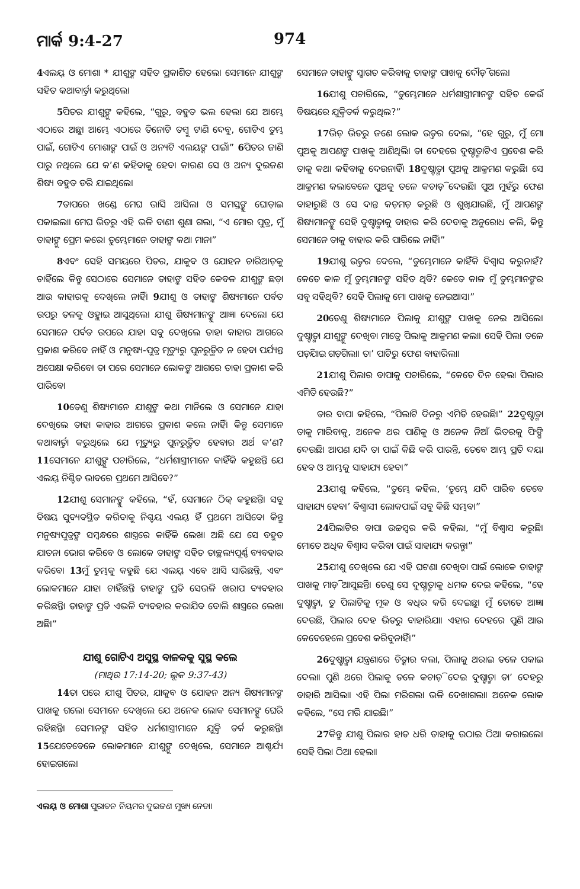ମାର୍କ 9:4-27 974
4ଏଲୟ୍ ଓ ମୋଶା * ଯୀଶୁଙ୍କ ସହିତ ପ୍ରକାଶିତ ହେଲେ। ସେମାନେ ଯୀଶୁଙ୍କ ସହିତ କଥାବାର୍ତ୍ତା କରୁଥିଲେ।
5ପିତର ଯୀଶୁଙ୍କୁ କହିଲେ, “ଗୁରୁ, ବହୁତ ଭଲ ହେଲା ଯେ ଆମ୍ଭେ ଏଠାରେ ଅଛୁ। ଆମ୍ଭେ ଏଠାରେ ତିନୋଟି ତମ୍ବୁ ଟାଣି ଦେବୁ, ଗୋଟିଏ ତୁମ୍ଭ ପାଇଁ, ଗୋଟିଏ ମୋଶାଙ୍କ ପାଇଁ ଓ ଅନ୍ୟଟି ଏଲୟଙ୍କ ପାଇଁ।” 6ପିତର ଜାଣି ପାରୁ ନଥିଲେ ଯେ କ’ଣ କହିବାକୁ ହେବ। କାରଣ ସେ ଓ ଅନ୍ୟ ଦୁଇଜଣ ଶିଷ୍ୟ ବହୁତ ଡରି ଯାଇଥିଲେ।
7ତାପରେ ଖଣ୍ଡେ ମେଘ ଭାସି ଆସିଲା ଓ ସମସ୍ତଙ୍କୁ ଘୋଡ଼ାଇ ପକାଇଲା। ମେଘ ଭିତରୁ ଏହି ଭଳି ବାଣୀ ଶୁଣା ଗଲା, “ଏ ମୋର ପୁତ୍ର, ମୁଁ ତାହାଙ୍କୁ ପ୍ରେମ କରେ। ତୁମ୍ଭେମାନେ ତାହାଙ୍କ କଥା ମାନ।”
8ଏବଂ ସେହି ସମୟରେ ପିତର, ଯାକୁବ ଓ ଯୋହନ ଚାରିଆଡ଼କୁ ଚାହିଁଲେ କିନ୍ତୁ ସେଠାରେ ସେମାନେ ତାହାଙ୍କ ସହିତ କେବଳ ଯୀଶୁଙ୍କ ଛଡ଼ା ଆଉ କାହାରକୁ ଦେଖିଲେ ନାହିଁ। 9ଯୀଶୁ ଓ ତାହାଙ୍କ ଶିଷ୍ୟମାନେ ପର୍ବତ ଉପରୁ ତଳକୁ ଓହ୍ଲାଇ ଆସୁଥିଲେ। ଯୀଶୁ ଶିଷ୍ୟମାନଙ୍କୁ ଆଜ୍ଞା ଦେଲେ। ଯେ ସେମାନେ ପର୍ବତ ଉପରେ ଯାହା ସବୁ ଦେଖିଲେ ତାହା କାହାର ଆଗରେ ପ୍ରକାଶ କରିବେ ନାହିଁ ଓ ମନୁଷ୍ୟ-ପୁତ୍ର ମୃତ୍ୟୁରୁ ପୁନରୁତ୍ଥିତ ନ ହେବା ପର୍ଯ୍ୟନ୍ତ ଅପେକ୍ଷା କରିବେ। ତା ପରେ ସେମାନେ ଲୋକଙ୍କ ଆଗରେ ତାହା ପ୍ରକାଶ କରି ପାରିବେ।
10ତେଣୁ ଶିଷ୍ୟମାନେ ଯୀଶୁଙ୍କ କଥା ମାନିଲେ ଓ ସେମାନେ ଯାହା ଦେଖିଲେ ତାହା କାହାର ଆଗରେ ପ୍ରକାଶ କଲେ ନାହିଁ। କିନ୍ତୁ ସେମାନେ କଥାବାର୍ତ୍ତା କରୁଥିଲେ ଯେ ମୃତ୍ୟୁରୁ ପୁନରୁତ୍ଥିତ ହେବାର ଅର୍ଥ କ’ଣ? 11ସେମାନେ ଯୀଶୁଙ୍କୁ ପଚାରିଲେ, “ଧର୍ମଶାସ୍ତ୍ରୀମାନେ କାହିଁକି କହୁଛନ୍ତି ଯେ ଏଲୟ୍ ନିଶ୍ଚିତ ଭାବରେ ପ୍ରଥମେ ଆସିବେ?”
12ଯୀଶୁ ସେମାନଙ୍କୁ କହିଲେ, “ହଁ, ସେମାନେ ଠିକ୍ କହୁଛନ୍ତି। ସବୁ ବିଷୟ ସୁବ୍ୟବସ୍ଥିତ କରିବାକୁ ନିଶ୍ଚୟ ଏଲୟ୍ ହିଁ ପ୍ରଥମେ ଆସିବେ। କିନ୍ତୁ ମନୁଷ୍ୟପୁତ୍ରଙ୍କ ସମ୍ବନ୍ଧରେ ଶାସ୍ତ୍ରରେ କାହିଁକି ଲେଖା ଅଛି ଯେ ସେ ବହୁତ ଯାତନା ଭୋଗ କରିବେ ଓ ଲୋକେ ତାହାଙ୍କ ସହିତ ତାଚ୍ଛଲ୍ୟପୂର୍ଣ୍ଣ ବ୍ୟବହାର କରିବେ। 13ମୁଁ ତୁମ୍ଭକୁ କହୁଛି ଯେ ଏଲୟ୍ ଏବେ ଆସି ସାରିଛନ୍ତି, ଏବଂ ଲୋକମାନେ ଯାହା ଚାହିଁଛନ୍ତି ତାହାଙ୍କ ପ୍ରତି ସେଭଳି ଖରାପ ବ୍ୟବହାର କରିଛନ୍ତି। ତାହାଙ୍କ ପ୍ରତି ଏଭଳି ବ୍ୟବହାର କରାଯିବ ବୋଲି ଶାସ୍ତ୍ରରେ ଲେଖା ଅଛି।”
ଯୀଶୁ ଗୋଟିଏ ଅସୁସ୍ଥ ବାଳକକୁ ସୁସ୍ଥ କଲେ
(ମାଥିଉ 17:14-20; ଲୂକ 9:37-43)
14ତା ପରେ ଯୀଶୁ ପିତର, ଯାକୁବ ଓ ଯୋହନ ଅନ୍ୟ ଶିଷ୍ୟମାନଙ୍କ ପାଖକୁ ଗଲେ। ସେମାନେ ଦେଖିଲେ ଯେ ଅନେକ ଲୋକ ସେମାନଙ୍କୁ ଘେରି ରହିଛନ୍ତି। ସେମାନଙ୍କ ସହିତ ଧର୍ମଶାସ୍ତ୍ରୀମାନେ ଯୁକ୍ତି ତର୍କ କରୁଛନ୍ତି। 15ଯେତେବେଳେ ଲୋକମାନେ ଯୀଶୁଙ୍କୁ ଦେଖିଲେ, ସେମାନେ ଆଶ୍ଚର୍ଯ୍ୟ ହୋଇଗଲେ।
ଏଲୟ୍ ଓ ମୋଶା ପୁରାତନ ନିୟମର ଦୁଇଜଣ ମୁଖ୍ୟ ନେତା।
ସେମାନେ ତାହାଙ୍କୁ ସ୍ୱାଗତ କରିବାକୁ ତାହାଙ୍କ ପାଖକୁ ଦୌଡ଼ି ଗଲେ।
16ଯୀଶୁ ପଚାରିଲେ, “ତୁମ୍ଭେମାନେ ଧର୍ମଶାସ୍ତ୍ରୀମାନଙ୍କ ସହିତ କେଉଁ ବିଷୟରେ ଯୁକ୍ତିତର୍କ କରୁଥିଲ?”
17ଭିଡ଼ ଭିତରୁ ଜଣେ ଲୋକ ଉତ୍ତର ଦେଲା, “ହେ ଗୁରୁ, ମୁଁ ମୋ ପୁଅକୁ ଆପଣଙ୍କ ପାଖକୁ ଆଣିଥିଲି। ତା ଦେହରେ ଦୁଷ୍ଟାତ୍ମାଟିଏ ପ୍ରବେଶ କରି ତାକୁ କଥା କହିବାକୁ ଦେଉନାହିଁ। 18ଦୁଷ୍ଟାତ୍ମା ପୁଅକୁ ଆକ୍ରମଣ କରୁଛି। ସେ ଆକ୍ରମଣ କଲାବେଳେ ପୁଅକୁ ତଳେ କଚାଡ଼ି ଦେଉଛି। ପୁଅ ମୁହଁରୁ ଫେଣ ବାହାରୁଛି ଓ ସେ ଦାନ୍ତ କଡ଼ମଡ଼ କରୁଛି ଓ ଶୁଖିଯାଉଛି, ମୁଁ ଆପଣଙ୍କ ଶିଷ୍ୟମାନଙ୍କୁ ସେହି ଦୁଷ୍ଟାତ୍ମାକୁ ବାହାର କରି ଦେବାକୁ ଅନୁରୋଧ କଲି, କିନ୍ତୁ ସେମାନେ ତାକୁ ବାହାର କରି ପାରିଲେ ନାହିଁ।”
19ଯୀଶୁ ଉତ୍ତର ଦେଲେ, “ତୁମ୍ଭେମାନେ କାହିଁକି ବିଶ୍ୱାସ କରୁନାହଁ? କେତେ କାଳ ମୁଁ ତୁମ୍ଭମାନଙ୍କ ସହିତ ଥିବି? କେତେ କାଳ ମୁଁ ତୁମ୍ଭମାନଙ୍କର ସବୁ ସହିଥିବି? ସେହି ପିଲାକୁ ମୋ ପାଖକୁ ନେଇଆସ।”
20ତେଣୁ ଶିଷ୍ୟମାନେ ପିଲାକୁ ଯୀଶୁଙ୍କ ପାଖକୁ ନେଇ ଆସିଲେ। ଦୁଷ୍ଟାତ୍ମା ଯୀଶୁଙ୍କୁ ଦେଖିବା ମାତ୍ରେ ପିଲାକୁ ଆକ୍ରମଣ କଲା। ସେହି ପିଲା ତଳେ ପଡ଼ିଯାଇ ଗଡ଼ିଗଲା। ତା’ ପାଟିରୁ ଫେଣ ବାହାରିଲା।
21ଯୀଶୁ ପିଲାର ବାପାକୁ ପଚାରିଲେ, “କେତେ ଦିନ ହେଲା ପିଲାର ଏମିତି ହେଉଛି?”
ତାର ବାପା କହିଲେ, “ପିଲାଟି ଦିନରୁ ଏମିତି ହେଉଛି।” 22ଦୁଷ୍ଟାତ୍ମା ତାକୁ ମାରିବାକୁ, ଅନେକ ଥର ପାଣିକୁ ଓ ଅନେକ ନିଆଁ ଭିତରକୁ ଫିଙ୍ଗି ଦେଉଛି। ଆପଣ ଯଦି ତା ପାଇଁ କିଛି କରି ପାରନ୍ତି, ତେବେ ଆମ୍ଭ ପ୍ରତି ଦୟା ହେବ ଓ ଆମ୍ଭକୁ ସାହାଯ୍ୟ ହେବ।”
23ଯୀଶୁ କହିଲେ, “ତୁମ୍ଭେ କହିଲ, ‘ତୁମ୍ଭେ ଯଦି ପାରିବ ତେବେ ସାହାଯ୍ୟ ହେବ।’ ବିଶ୍ୱାସୀ ଲୋକପାଇଁ ସବୁ କିଛି ସମ୍ଭବ।”
24ପିଲାଟିର ବାପା ଉଚ୍ଚସ୍ୱର କରି କହିଲା, “ମୁଁ ବିଶ୍ୱାସ କରୁଛି। ମୋତେ ଅଧିକ ବିଶ୍ୱାସ କରିବା ପାଇଁ ସାହାଯ୍ୟ କରନ୍ତୁ।”
25ଯୀଶୁ ଦେଖିଲେ ଯେ ଏହି ଘଟଣା ଦେଖିବା ପାଇଁ ଲୋକେ ତାହାଙ୍କ ପାଖକୁ ମାଡ଼ି ଆସୁଛନ୍ତି। ତେଣୁ ସେ ଦୁଷ୍ଟାତ୍ମାକୁ ଧମକ ଦେଇ କହିଲେ, “ହେ ଦୁଷ୍ଟାତ୍ମା, ତୁ ପିଲାଟିକୁ ମୂକ ଓ ବଧିର କରି ଦେଇଛୁ। ମୁଁ ତୋତେ ଆଜ୍ଞା ଦେଉଛି, ପିଲାର ଦେହ ଭିତରୁ ବାହାରିଯା। ଏହାର ଦେହରେ ପୁଣି ଆଉ କେବେହେଲେ ପ୍ରବେଶ କରିବୁନାହିଁ।”
26ଦୁଷ୍ଟାତ୍ମା ଯନ୍ତ୍ରଣାରେ ଚିତ୍କାର କଲା, ପିଲାକୁ ଥରାଇ ତଳେ ପକାଇ ଦେଲା। ପୁଣି ଥରେ ପିଲାକୁ ତଳେ କଚାଡ଼ି ଦେଇ ଦୁଷ୍ଟାତ୍ମା ତା’ ଦେହରୁ ବାହାରି ଆସିଲା। ଏହି ପିଲା ମରିଗଲା ଭଳି ଦେଖାଗଲା। ଅନେକ ଲୋକ କହିଲେ, “ସେ ମରି ଯାଇଛି।”
27କିନ୍ତୁ ଯୀଶୁ ପିଲାର ହାତ ଧରି ତାହାକୁ ଉଠାଇ ଠିଆ କରାଇଲେ। ସେହି ପିଲା ଠିଆ ହେଲା।